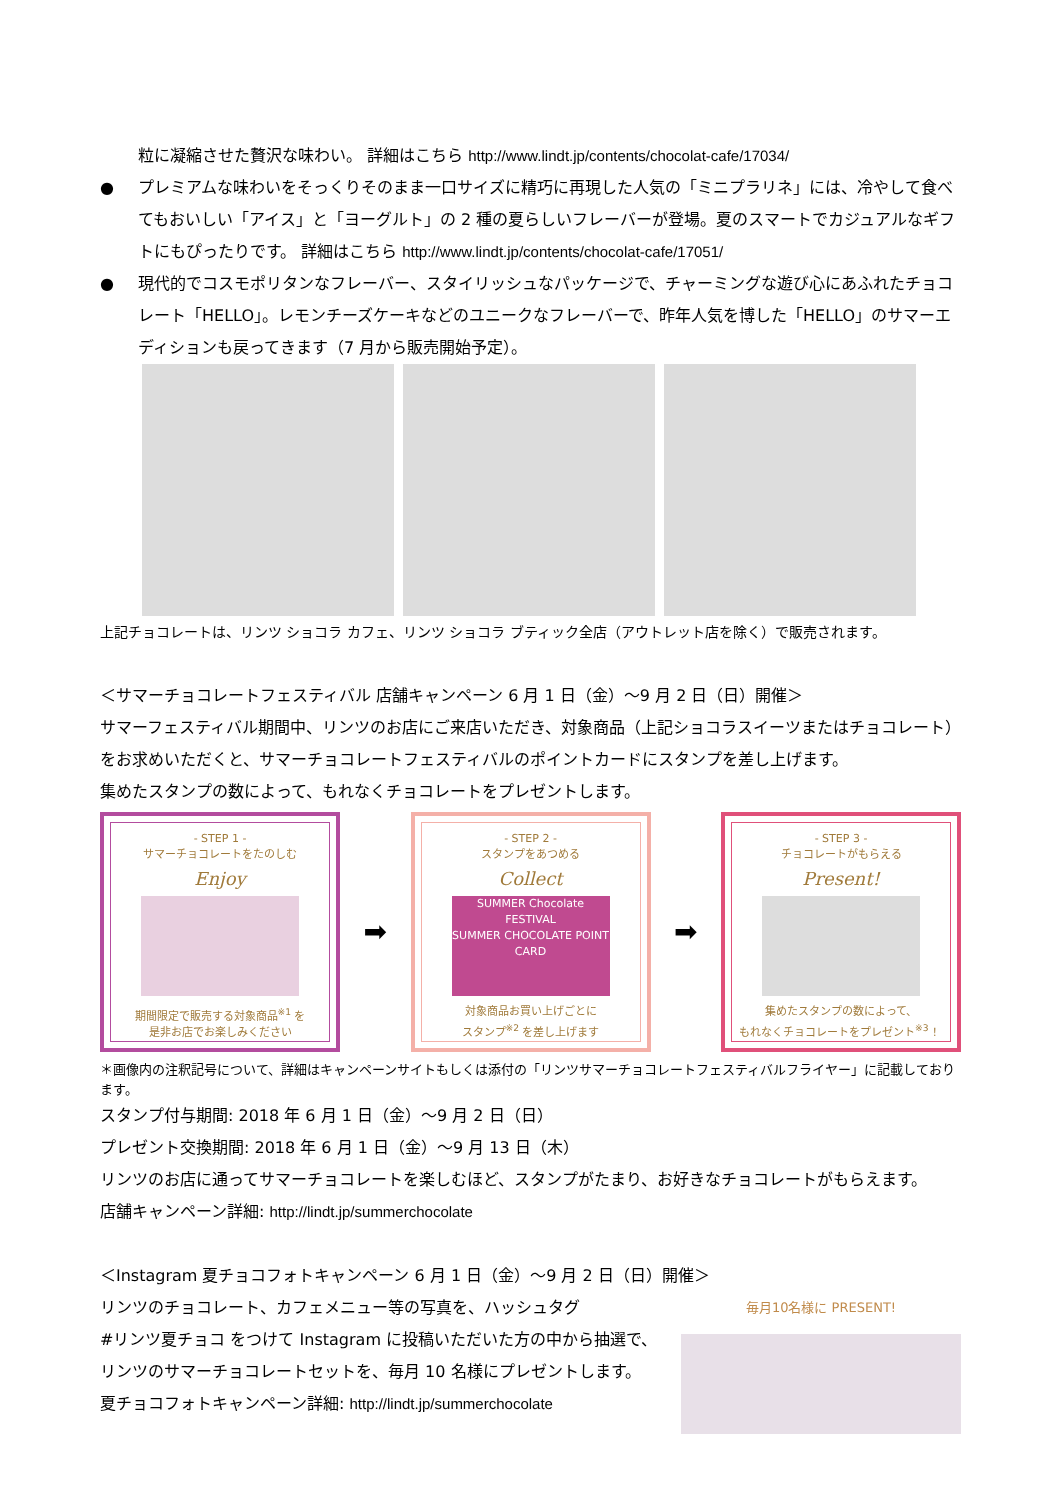粒に凝縮させた贅沢な味わい。 詳細はこちら http://www.lindt.jp/contents/chocolat-cafe/17034/
● プレミアムな味わいをそっくりそのまま一口サイズに精巧に再現した人気の「ミニプラリネ」には、冷やして食べてもおいしい「アイス」と「ヨーグルト」の 2 種の夏らしいフレーバーが登場。夏のスマートでカジュアルなギフトにもぴったりです。 詳細はこちら http://www.lindt.jp/contents/chocolat-cafe/17051/
● 現代的でコスモポリタンなフレーバー、スタイリッシュなパッケージで、チャーミングな遊び心にあふれたチョコレート「HELLO」。レモンチーズケーキなどのユニークなフレーバーで、昨年人気を博した「HELLO」のサマーエディションも戻ってきます（7 月から販売開始予定）。
上記チョコレートは、リンツ ショコラ カフェ、リンツ ショコラ ブティック全店（アウトレット店を除く）で販売されます。
＜サマーチョコレートフェスティバル 店舗キャンペーン 6 月 1 日（金）～9 月 2 日（日）開催＞
サマーフェスティバル期間中、リンツのお店にご来店いただき、対象商品（上記ショコラスイーツまたはチョコレート）をお求めいただくと、サマーチョコレートフェスティバルのポイントカードにスタンプを差し上げます。
集めたスタンプの数によって、もれなくチョコレートをプレゼントします。
- STEP 1 -
サマーチョコレートをたのしむ
Enjoy
期間限定で販売する対象商品<sup>※1</sup> を
是非お店でお楽しみください
➡
- STEP 2 -
スタンプをあつめる
Collect
SUMMER Chocolate FESTIVAL
SUMMER CHOCOLATE POINT CARD
対象商品お買い上げごとに
スタンプ<sup>※2</sup> を差し上げます
➡
- STEP 3 -
チョコレートがもらえる
Present!
集めたスタンプの数によって、
もれなくチョコレートをプレゼント<sup>※3</sup> ！
＊画像内の注釈記号について、詳細はキャンペーンサイトもしくは添付の「リンツサマーチョコレートフェスティバルフライヤー」に記載しております。
スタンプ付与期間: 2018 年 6 月 1 日（金）～9 月 2 日（日）
プレゼント交換期間: 2018 年 6 月 1 日（金）～9 月 13 日（木）
リンツのお店に通ってサマーチョコレートを楽しむほど、スタンプがたまり、お好きなチョコレートがもらえます。
店舗キャンペーン詳細: http://lindt.jp/summerchocolate
＜Instagram 夏チョコフォトキャンペーン 6 月 1 日（金）～9 月 2 日（日）開催＞
リンツのチョコレート、カフェメニュー等の写真を、ハッシュタグ
#リンツ夏チョコ をつけて Instagram に投稿いただいた方の中から抽選で、
リンツのサマーチョコレートセットを、毎月 10 名様にプレゼントします。
夏チョコフォトキャンペーン詳細: http://lindt.jp/summerchocolate
毎月10名様に PRESENT!